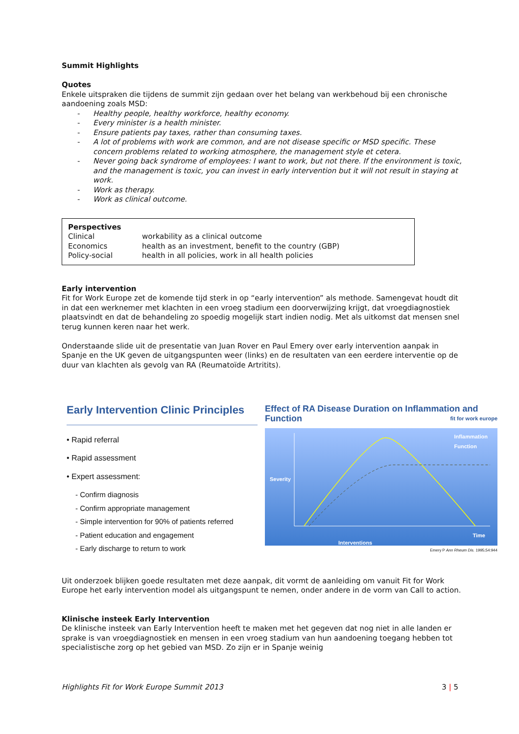Summit Highlights
Quotes
Enkele uitspraken die tijdens de summit zijn gedaan over het belang van werkbehoud bij een chronische aandoening zoals MSD:
- Healthy people, healthy workforce, healthy economy.
- Every minister is a health minister.
- Ensure patients pay taxes, rather than consuming taxes.
- A lot of problems with work are common, and are not disease specific or MSD specific. These concern problems related to working atmosphere, the management style et cetera.
- Never going back syndrome of employees: I want to work, but not there. If the environment is toxic, and the management is toxic, you can invest in early intervention but it will not result in staying at work.
- Work as therapy.
- Work as clinical outcome.
Perspectives
| Clinical | workability as a clinical outcome |
| Economics | health as an investment, benefit to the country (GBP) |
| Policy-social | health in all policies, work in all health policies |
Early intervention
Fit for Work Europe zet de komende tijd sterk in op “early intervention” als methode. Samengevat houdt dit in dat een werknemer met klachten in een vroeg stadium een doorverwijzing krijgt, dat vroegdiagnostiek plaatsvindt en dat de behandeling zo spoedig mogelijk start indien nodig. Met als uitkomst dat mensen snel terug kunnen keren naar het werk.
Onderstaande slide uit de presentatie van Juan Rover en Paul Emery over early intervention aanpak in Spanje en the UK geven de uitgangspunten weer (links) en de resultaten van een eerdere interventie op de duur van klachten als gevolg van RA (Reumatoïde Artritits).
Early Intervention Clinic Principles
• Rapid referral
• Rapid assessment
• Expert assessment:
- Confirm diagnosis
- Confirm appropriate management
- Simple intervention for 90% of patients referred
- Patient education and engagement
- Early discharge to return to work
Effect of RA Disease Duration on Inflammation and Function fit for work europe
Inflammation
Function
Severity
Time
Interventions
Emery P Ann Rheum Dis. 1995;54:944
Uit onderzoek blijken goede resultaten met deze aanpak, dit vormt de aanleiding om vanuit Fit for Work Europe het early intervention model als uitgangspunt te nemen, onder andere in de vorm van Call to action.
Klinische insteek Early Intervention
De klinische insteek van Early Intervention heeft te maken met het gegeven dat nog niet in alle landen er sprake is van vroegdiagnostiek en mensen in een vroeg stadium van hun aandoening toegang hebben tot specialistische zorg op het gebied van MSD. Zo zijn er in Spanje weinig
Highlights Fit for Work Europe Summit 2013 3 | 5